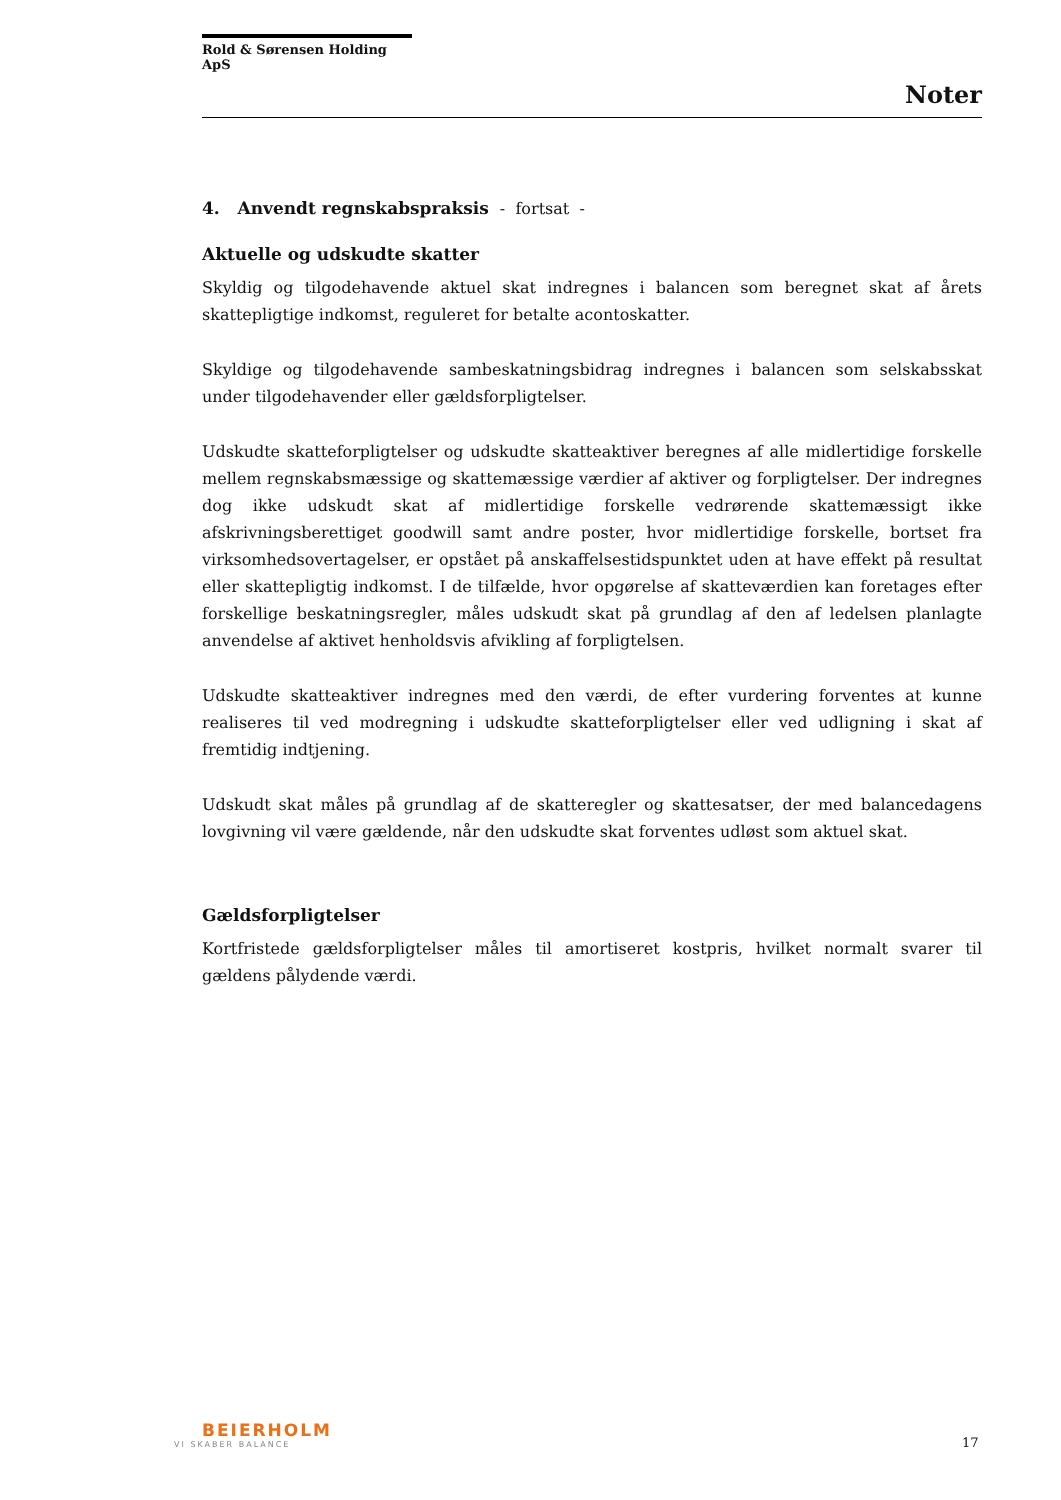Rold & Sørensen Holding ApS
Noter
4. Anvendt regnskabspraksis - fortsat -
Aktuelle og udskudte skatter
Skyldig og tilgodehavende aktuel skat indregnes i balancen som beregnet skat af årets skattepligtige indkomst, reguleret for betalte acontoskatter.
Skyldige og tilgodehavende sambeskatningsbidrag indregnes i balancen som selskabsskat under tilgodehavender eller gældsforpligtelser.
Udskudte skatteforpligtelser og udskudte skatteaktiver beregnes af alle midlertidige forskelle mellem regnskabsmæssige og skattemæssige værdier af aktiver og forpligtelser. Der indregnes dog ikke udskudt skat af midlertidige forskelle vedrørende skattemæssigt ikke afskrivningsberettiget goodwill samt andre poster, hvor midlertidige forskelle, bortset fra virksomhedsovertagelser, er opstået på anskaffelsestidspunktet uden at have effekt på resultat eller skattepligtig indkomst. I de tilfælde, hvor opgørelse af skatteværdien kan foretages efter forskellige beskatningsregler, måles udskudt skat på grundlag af den af ledelsen planlagte anvendelse af aktivet henholdsvis afvikling af forpligtelsen.
Udskudte skatteaktiver indregnes med den værdi, de efter vurdering forventes at kunne realiseres til ved modregning i udskudte skatteforpligtelser eller ved udligning i skat af fremtidig indtjening.
Udskudt skat måles på grundlag af de skatteregler og skattesatser, der med balancedagens lovgivning vil være gældende, når den udskudte skat forventes udløst som aktuel skat.
Gældsforpligtelser
Kortfristede gældsforpligtelser måles til amortiseret kostpris, hvilket normalt svarer til gældens pålydende værdi.
BEIERHOLM
VI SKABER BALANCE
17